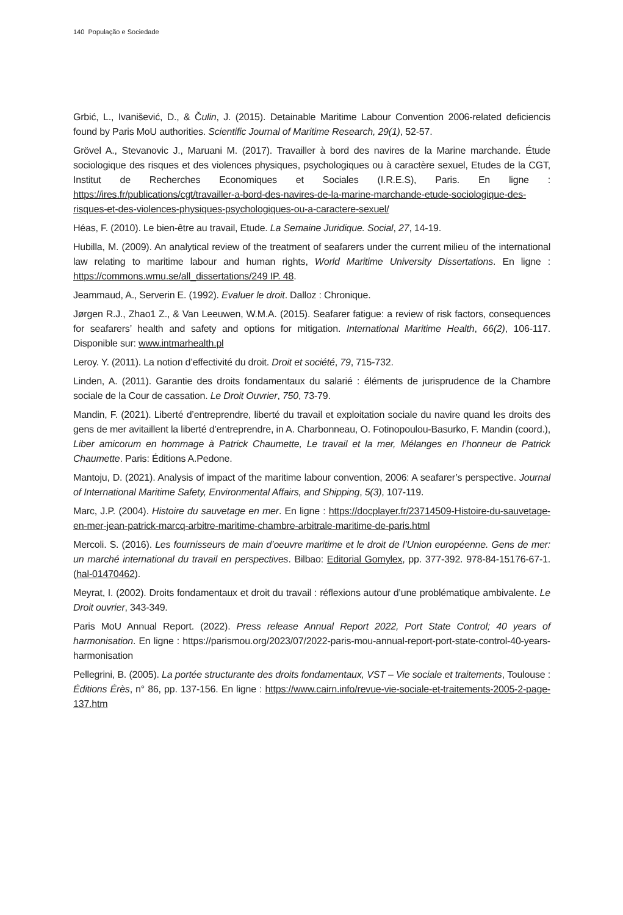140 População e Sociedade
Grbić, L., Ivanišević, D., & Čulin, J. (2015). Detainable Maritime Labour Convention 2006-related deficiencis found by Paris MoU authorities. Scientific Journal of Maritime Research, 29(1), 52-57.
Grövel A., Stevanovic J., Maruani M. (2017). Travailler à bord des navires de la Marine marchande. Étude sociologique des risques et des violences physiques, psychologiques ou à caractère sexuel, Etudes de la CGT, Institut de Recherches Economiques et Sociales (I.R.E.S), Paris. En ligne : https://ires.fr/publications/cgt/travailler-a-bord-des-navires-de-la-marine-marchande-etude-sociologique-des-risques-et-des-violences-physiques-psychologiques-ou-a-caractere-sexuel/
Héas, F. (2010). Le bien-être au travail, Etude. La Semaine Juridique. Social, 27, 14-19.
Hubilla, M. (2009). An analytical review of the treatment of seafarers under the current milieu of the international law relating to maritime labour and human rights, World Maritime University Dissertations. En ligne : https://commons.wmu.se/all_dissertations/249 IP. 48.
Jeammaud, A., Serverin E. (1992). Evaluer le droit. Dalloz : Chronique.
Jørgen R.J., Zhao1 Z., & Van Leeuwen, W.M.A. (2015). Seafarer fatigue: a review of risk factors, consequences for seafarers’ health and safety and options for mitigation. International Maritime Health, 66(2), 106-117. Disponible sur: www.intmarhealth.pl
Leroy. Y. (2011). La notion d’effectivité du droit. Droit et société, 79, 715-732.
Linden, A. (2011). Garantie des droits fondamentaux du salarié : éléments de jurisprudence de la Chambre sociale de la Cour de cassation. Le Droit Ouvrier, 750, 73-79.
Mandin, F. (2021). Liberté d’entreprendre, liberté du travail et exploitation sociale du navire quand les droits des gens de mer avitaillent la liberté d’entreprendre, in A. Charbonneau, O. Fotinopoulou-Basurko, F. Mandin (coord.), Liber amicorum en hommage à Patrick Chaumette, Le travail et la mer, Mélanges en l’honneur de Patrick Chaumette. Paris: Éditions A.Pedone.
Mantoju, D. (2021). Analysis of impact of the maritime labour convention, 2006: A seafarer’s perspective. Journal of International Maritime Safety, Environmental Affairs, and Shipping, 5(3), 107-119.
Marc, J.P. (2004). Histoire du sauvetage en mer. En ligne : https://docplayer.fr/23714509-Histoire-du-sauvetage-en-mer-jean-patrick-marcq-arbitre-maritime-chambre-arbitrale-maritime-de-paris.html
Mercoli. S. (2016). Les fournisseurs de main d’oeuvre maritime et le droit de l’Union européenne. Gens de mer: un marché international du travail en perspectives. Bilbao: Editorial Gomylex, pp. 377-392. 978-84-15176-67-1. (hal-01470462).
Meyrat, I. (2002). Droits fondamentaux et droit du travail : réflexions autour d’une problématique ambivalente. Le Droit ouvrier, 343-349.
Paris MoU Annual Report. (2022). Press release Annual Report 2022, Port State Control; 40 years of harmonisation. En ligne : https://parismou.org/2023/07/2022-paris-mou-annual-report-port-state-control-40-years-harmonisation
Pellegrini, B. (2005). La portée structurante des droits fondamentaux, VST – Vie sociale et traitements, Toulouse : Éditions Érès, n° 86, pp. 137-156. En ligne : https://www.cairn.info/revue-vie-sociale-et-traitements-2005-2-page-137.htm